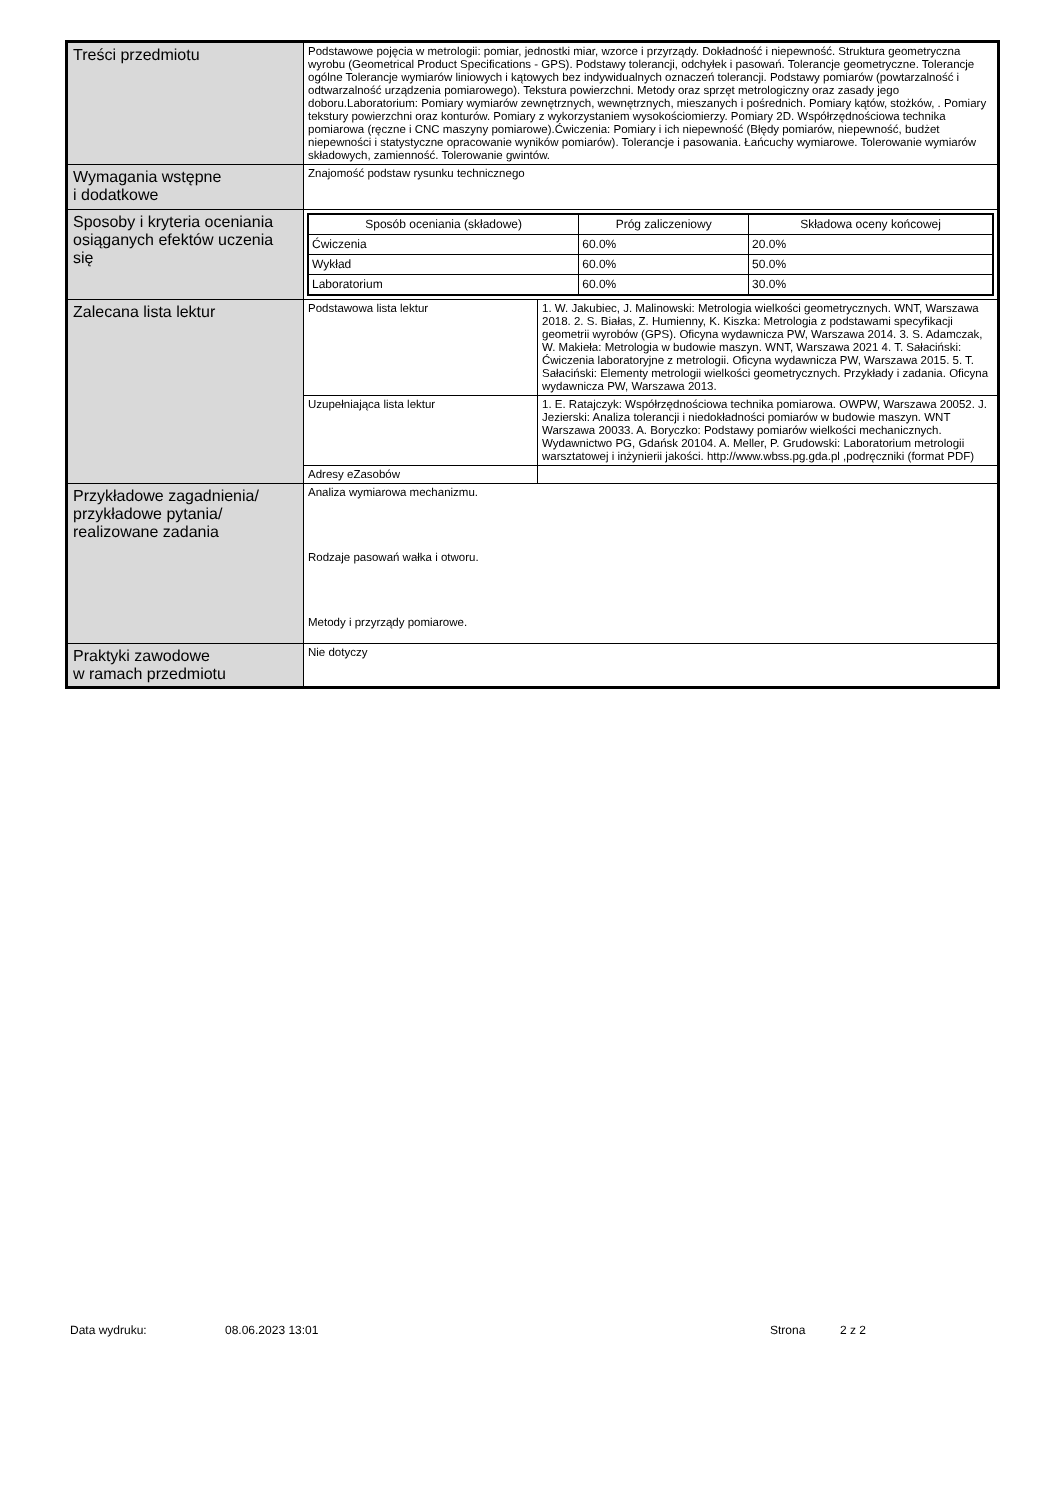| Treści przedmiotu | Podstawowe pojęcia w metrologii: pomiar, jednostki miar, wzorce i przyrządy. Dokładność i niepewność. Struktura geometryczna wyrobu (Geometrical Product Specifications - GPS). Podstawy tolerancji, odchyłek i pasowań. Tolerancje geometryczne. Tolerancje ogólne Tolerancje wymiarów liniowych i kątowych bez indywidualnych oznaczeń tolerancji. Podstawy pomiarów (powtarzalność i odtwarzalność urządzenia pomiarowego). Tekstura powierzchni. Metody oraz sprzęt metrologiczny oraz zasady jego doboru.Laboratorium: Pomiary wymiarów zewnętrznych, wewnętrznych, mieszanych i pośrednich. Pomiary kątów, stożków, . Pomiary tekstury powierzchni oraz konturów. Pomiary z wykorzystaniem wysokościomierzy. Pomiary 2D. Współrzędnościowa technika pomiarowa (ręczne i CNC maszyny pomiarowe).Ćwiczenia: Pomiary i ich niepewność (Błędy pomiarów, niepewność, budżet niepewności i statystyczne opracowanie wyników pomiarów). Tolerancje i pasowania. Łańcuchy wymiarowe. Tolerowanie wymiarów składowych, zamienność. Tolerowanie gwintów. |
| Wymagania wstępne i dodatkowe | Znajomość podstaw rysunku technicznego |
| Sposoby i kryteria oceniania osiąganych efektów uczenia się | / Sposób oceniania (składowe) / Próg zaliczeniowy / Składowa oceny końcowej / / --- / --- / --- / / Ćwiczenia / 60.0% / 20.0% / / Wykład / 60.0% / 50.0% / / Laboratorium / 60.0% / 30.0% / |
| Zalecana lista lektur | / Podstawowa lista lektur / 1. W. Jakubiec, J. Malinowski: Metrologia wielkości geometrycznych. WNT, Warszawa 2018. 2. S. Białas, Z. Humienny, K. Kiszka: Metrologia z podstawami specyfikacji geometrii wyrobów (GPS). Oficyna wydawnicza PW, Warszawa 2014. 3. S. Adamczak, W. Makieła: Metrologia w budowie maszyn. WNT, Warszawa 2021 4. T. Sałaciński: Ćwiczenia laboratoryjne z metrologii. Oficyna wydawnicza PW, Warszawa 2015. 5. T. Sałaciński: Elementy metrologii wielkości geometrycznych. Przykłady i zadania. Oficyna wydawnicza PW, Warszawa 2013. / / Uzupełniająca lista lektur / 1. E. Ratajczyk: Współrzędnościowa technika pomiarowa. OWPW, Warszawa 20052. J. Jezierski: Analiza tolerancji i niedokładności pomiarów w budowie maszyn. WNT Warszawa 20033. A. Boryczko: Podstawy pomiarów wielkości mechanicznych. Wydawnictwo PG, Gdańsk 20104. A. Meller, P. Grudowski: Laboratorium metrologii warsztatowej i inżynierii jakości. http://www.wbss.pg.gda.pl ,podręczniki (format PDF) / / Adresy eZasobów / / |
| Przykładowe zagadnienia/ przykładowe pytania/ realizowane zadania | Analiza wymiarowa mechanizmu. Rodzaje pasowań wałka i otworu. Metody i przyrządy pomiarowe. |
| Praktyki zawodowe w ramach przedmiotu | Nie dotyczy |
Data wydruku: 08.06.2023 13:01 Strona 2 z 2